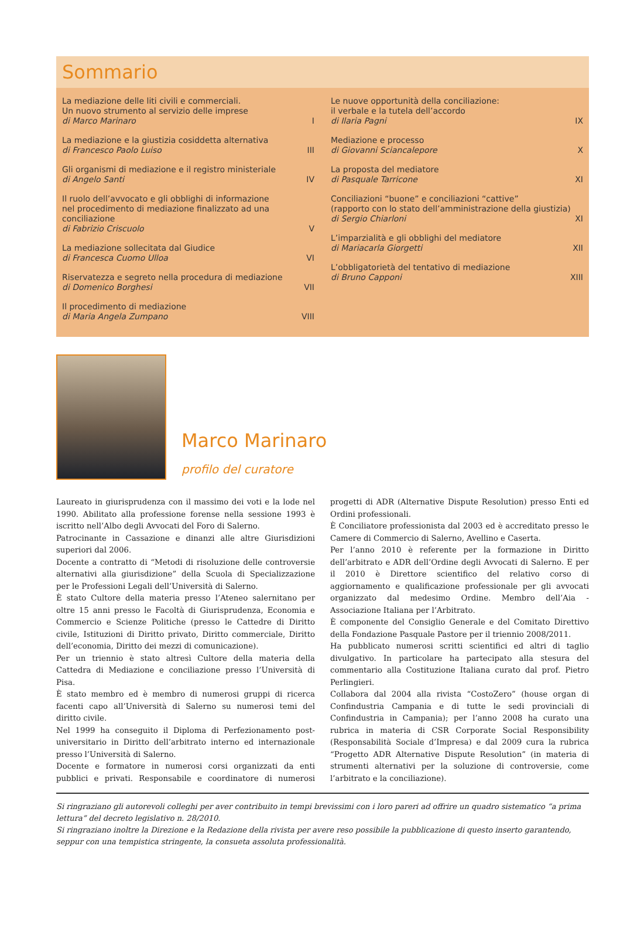Sommario
La mediazione delle liti civili e commerciali.
Un nuovo strumento al servizio delle imprese
di Marco Marinaro I
La mediazione e la giustizia cosiddetta alternativa
di Francesco Paolo Luiso III
Gli organismi di mediazione e il registro ministeriale
di Angelo Santi IV
Il ruolo dell’avvocato e gli obblighi di informazione
nel procedimento di mediazione finalizzato ad una conciliazione
di Fabrizio Criscuolo V
La mediazione sollecitata dal Giudice
di Francesca Cuomo Ulloa VI
Riservatezza e segreto nella procedura di mediazione
di Domenico Borghesi VII
Il procedimento di mediazione
di Maria Angela Zumpano VIII
Le nuove opportunità della conciliazione:
il verbale e la tutela dell’accordo
di Ilaria Pagni IX
Mediazione e processo
di Giovanni Sciancalepore X
La proposta del mediatore
di Pasquale Tarricone XI
Conciliazioni “buone” e conciliazioni “cattive”
(rapporto con lo stato dell’amministrazione della giustizia)
di Sergio Chiarloni XI
L’imparzialità e gli obblighi del mediatore
di Mariacarla Giorgetti XII
L’obbligatorietà del tentativo di mediazione
di Bruno Capponi XIII
Marco Marinaro
profilo del curatore
Laureato in giurisprudenza con il massimo dei voti e la lode nel 1990. Abilitato alla professione forense nella sessione 1993 è iscritto nell’Albo degli Avvocati del Foro di Salerno.
Patrocinante in Cassazione e dinanzi alle altre Giurisdizioni superiori dal 2006.
Docente a contratto di “Metodi di risoluzione delle controversie alternativi alla giurisdizione” della Scuola di Specializzazione per le Professioni Legali dell’Università di Salerno.
È stato Cultore della materia presso l’Ateneo salernitano per oltre 15 anni presso le Facoltà di Giurisprudenza, Economia e Commercio e Scienze Politiche (presso le Cattedre di Diritto civile, Istituzioni di Diritto privato, Diritto commerciale, Diritto dell’economia, Diritto dei mezzi di comunicazione).
Per un triennio è stato altresì Cultore della materia della Cattedra di Mediazione e conciliazione presso l’Università di Pisa.
È stato membro ed è membro di numerosi gruppi di ricerca facenti capo all’Università di Salerno su numerosi temi del diritto civile.
Nel 1999 ha conseguito il Diploma di Perfezionamento post-universitario in Diritto dell’arbitrato interno ed internazionale presso l’Università di Salerno.
Docente e formatore in numerosi corsi organizzati da enti pubblici e privati. Responsabile e coordinatore di numerosi progetti di ADR (Alternative Dispute Resolution) presso Enti ed Ordini professionali.
È Conciliatore professionista dal 2003 ed è accreditato presso le Camere di Commercio di Salerno, Avellino e Caserta.
Per l’anno 2010 è referente per la formazione in Diritto dell’arbitrato e ADR dell’Ordine degli Avvocati di Salerno. E per il 2010 è Direttore scientifico del relativo corso di aggiornamento e qualificazione professionale per gli avvocati organizzato dal medesimo Ordine. Membro dell’Aia - Associazione Italiana per l’Arbitrato.
È componente del Consiglio Generale e del Comitato Direttivo della Fondazione Pasquale Pastore per il triennio 2008/2011.
Ha pubblicato numerosi scritti scientifici ed altri di taglio divulgativo. In particolare ha partecipato alla stesura del commentario alla Costituzione Italiana curato dal prof. Pietro Perlingieri.
Collabora dal 2004 alla rivista “CostoZero” (house organ di Confindustria Campania e di tutte le sedi provinciali di Confindustria in Campania); per l’anno 2008 ha curato una rubrica in materia di CSR Corporate Social Responsibility (Responsabilità Sociale d’Impresa) e dal 2009 cura la rubrica “Progetto ADR Alternative Dispute Resolution” (in materia di strumenti alternativi per la soluzione di controversie, come l’arbitrato e la conciliazione).
Si ringraziano gli autorevoli colleghi per aver contribuito in tempi brevissimi con i loro pareri ad offrire un quadro sistematico “a prima lettura” del decreto legislativo n. 28/2010.
Si ringraziano inoltre la Direzione e la Redazione della rivista per avere reso possibile la pubblicazione di questo inserto garantendo, seppur con una tempistica stringente, la consueta assoluta professionalità.